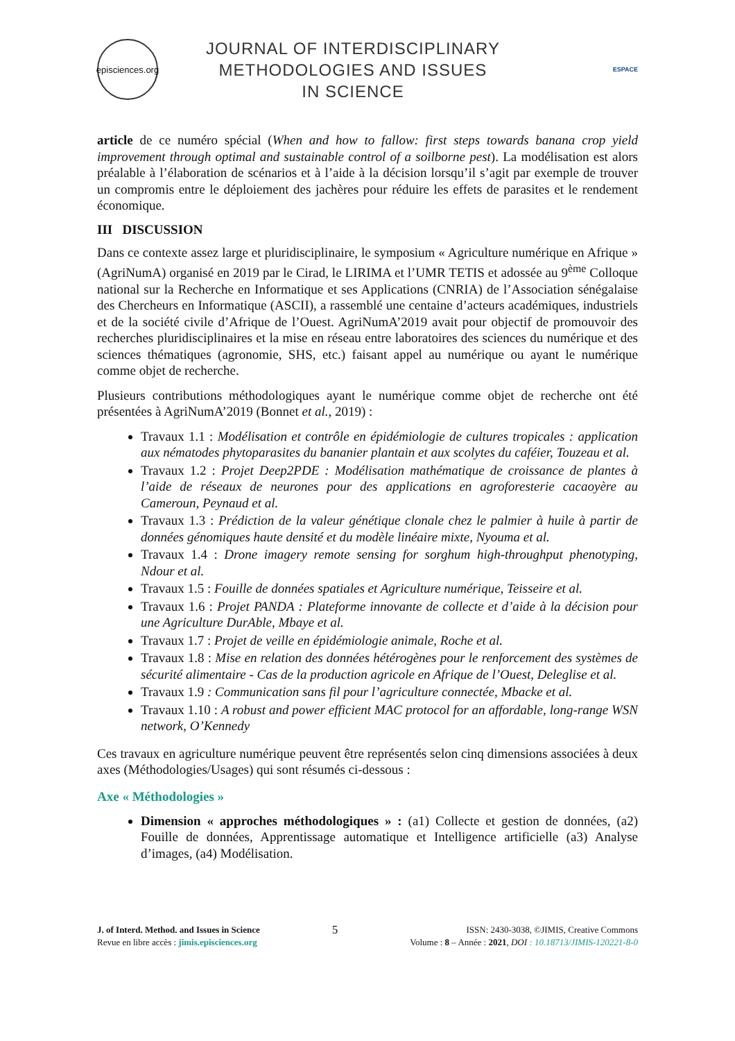episciences.org
JOURNAL OF INTERDISCIPLINARY
METHODOLOGIES AND ISSUES
IN SCIENCE
ESPACE
article de ce numéro spécial (When and how to fallow: first steps towards banana crop yield improvement through optimal and sustainable control of a soilborne pest). La modélisation est alors préalable à l’élaboration de scénarios et à l’aide à la décision lorsqu’il s’agit par exemple de trouver un compromis entre le déploiement des jachères pour réduire les effets de parasites et le rendement économique.
III DISCUSSION
Dans ce contexte assez large et pluridisciplinaire, le symposium « Agriculture numérique en Afrique » (AgriNumA) organisé en 2019 par le Cirad, le LIRIMA et l’UMR TETIS et adossée au 9<sup>ème</sup> Colloque national sur la Recherche en Informatique et ses Applications (CNRIA) de l’Association sénégalaise des Chercheurs en Informatique (ASCII), a rassemblé une centaine d’acteurs académiques, industriels et de la société civile d’Afrique de l’Ouest. AgriNumA’2019 avait pour objectif de promouvoir des recherches pluridisciplinaires et la mise en réseau entre laboratoires des sciences du numérique et des sciences thématiques (agronomie, SHS, etc.) faisant appel au numérique ou ayant le numérique comme objet de recherche.
Plusieurs contributions méthodologiques ayant le numérique comme objet de recherche ont été présentées à AgriNumA’2019 (Bonnet et al., 2019) :
Travaux 1.1 : Modélisation et contrôle en épidémiologie de cultures tropicales : application aux nématodes phytoparasites du bananier plantain et aux scolytes du caféier, Touzeau et al.
Travaux 1.2 : Projet Deep2PDE : Modélisation mathématique de croissance de plantes à l’aide de réseaux de neurones pour des applications en agroforesterie cacaoyère au Cameroun, Peynaud et al.
Travaux 1.3 : Prédiction de la valeur génétique clonale chez le palmier à huile à partir de données génomiques haute densité et du modèle linéaire mixte, Nyouma et al.
Travaux 1.4 : Drone imagery remote sensing for sorghum high-throughput phenotyping, Ndour et al.
Travaux 1.5 : Fouille de données spatiales et Agriculture numérique, Teisseire et al.
Travaux 1.6 : Projet PANDA : Plateforme innovante de collecte et d’aide à la décision pour une Agriculture DurAble, Mbaye et al.
Travaux 1.7 : Projet de veille en épidémiologie animale, Roche et al.
Travaux 1.8 : Mise en relation des données hétérogènes pour le renforcement des systèmes de sécurité alimentaire - Cas de la production agricole en Afrique de l’Ouest, Deleglise et al.
Travaux 1.9 : Communication sans fil pour l’agriculture connectée, Mbacke et al.
Travaux 1.10 : A robust and power efficient MAC protocol for an affordable, long-range WSN network, O’Kennedy
Ces travaux en agriculture numérique peuvent être représentés selon cinq dimensions associées à deux axes (Méthodologies/Usages) qui sont résumés ci-dessous :
Axe « Méthodologies »
Dimension « approches méthodologiques » : (a1) Collecte et gestion de données, (a2) Fouille de données, Apprentissage automatique et Intelligence artificielle (a3) Analyse d’images, (a4) Modélisation.
J. of Interd. Method. and Issues in Science
Revue en libre accès : jimis.episciences.org
5
ISSN: 2430-3038, ©JIMIS, Creative Commons
Volume : 8 – Année : 2021, DOI : 10.18713/JIMIS-120221-8-0